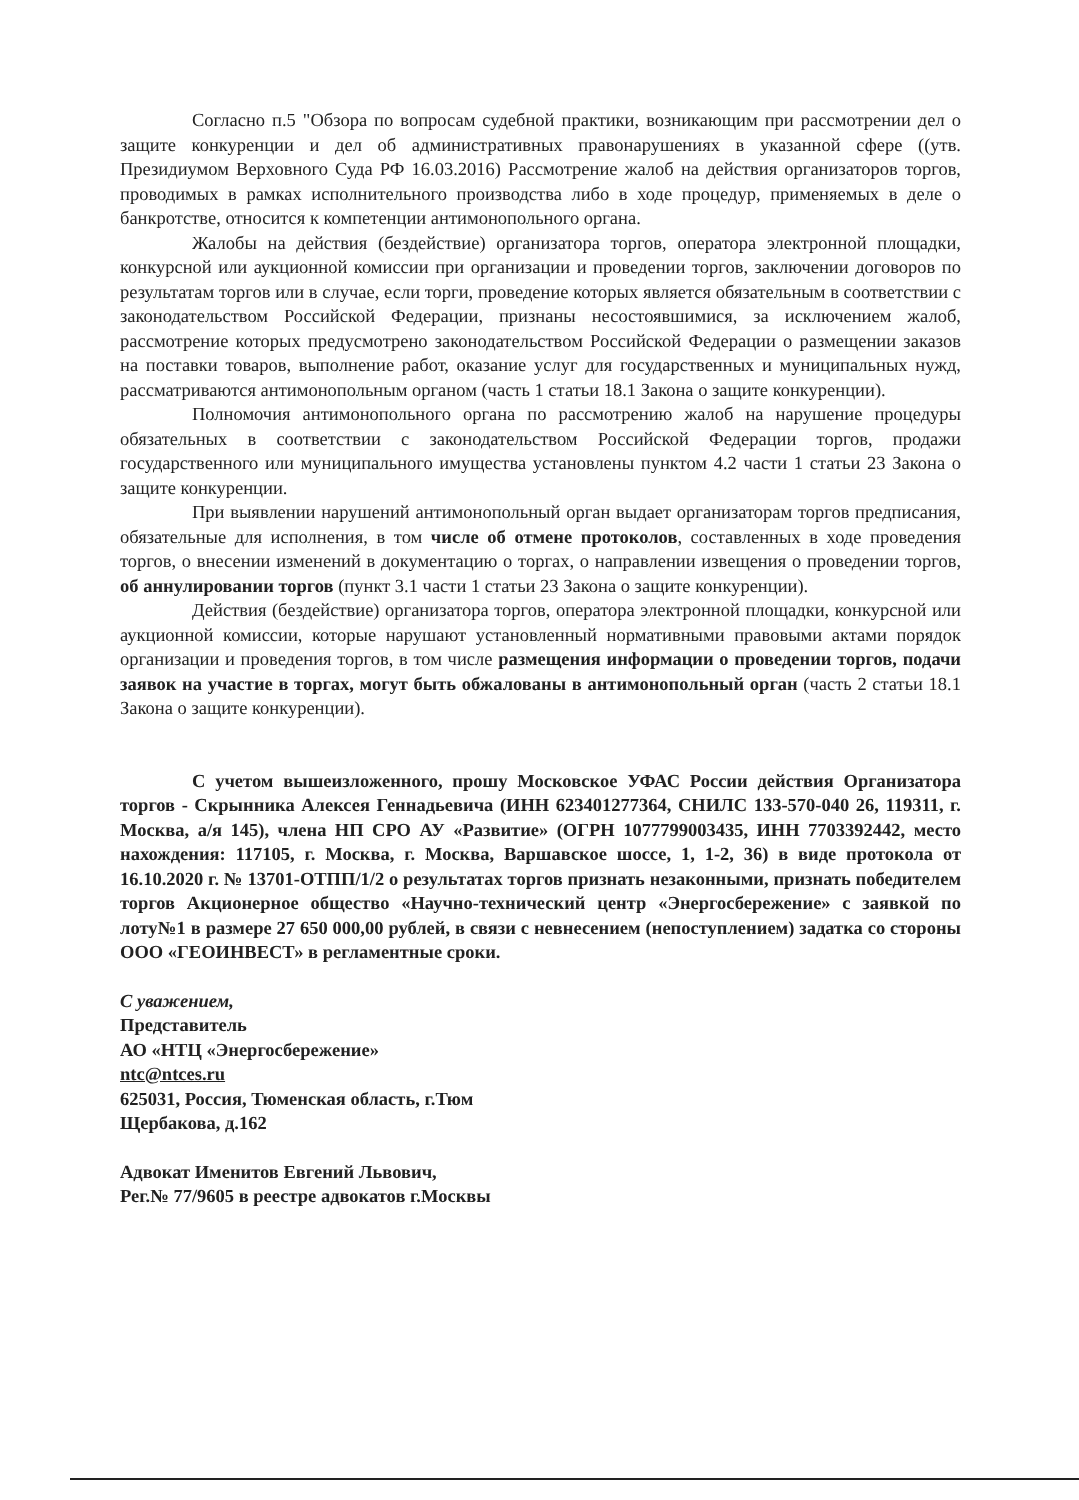Согласно п.5 "Обзора по вопросам судебной практики, возникающим при рассмотрении дел о защите конкуренции и дел об административных правонарушениях в указанной сфере ((утв. Президиумом Верховного Суда РФ 16.03.2016) Рассмотрение жалоб на действия организаторов торгов, проводимых в рамках исполнительного производства либо в ходе процедур, применяемых в деле о банкротстве, относится к компетенции антимонопольного органа.
Жалобы на действия (бездействие) организатора торгов, оператора электронной площадки, конкурсной или аукционной комиссии при организации и проведении торгов, заключении договоров по результатам торгов или в случае, если торги, проведение которых является обязательным в соответствии с законодательством Российской Федерации, признаны несостоявшимися, за исключением жалоб, рассмотрение которых предусмотрено законодательством Российской Федерации о размещении заказов на поставки товаров, выполнение работ, оказание услуг для государственных и муниципальных нужд, рассматриваются антимонопольным органом (часть 1 статьи 18.1 Закона о защите конкуренции).
Полномочия антимонопольного органа по рассмотрению жалоб на нарушение процедуры обязательных в соответствии с законодательством Российской Федерации торгов, продажи государственного или муниципального имущества установлены пунктом 4.2 части 1 статьи 23 Закона о защите конкуренции.
При выявлении нарушений антимонопольный орган выдает организаторам торгов предписания, обязательные для исполнения, в том числе об отмене протоколов, составленных в ходе проведения торгов, о внесении изменений в документацию о торгах, о направлении извещения о проведении торгов, об аннулировании торгов (пункт 3.1 части 1 статьи 23 Закона о защите конкуренции).
Действия (бездействие) организатора торгов, оператора электронной площадки, конкурсной или аукционной комиссии, которые нарушают установленный нормативными правовыми актами порядок организации и проведения торгов, в том числе размещения информации о проведении торгов, подачи заявок на участие в торгах, могут быть обжалованы в антимонопольный орган (часть 2 статьи 18.1 Закона о защите конкуренции).
С учетом вышеизложенного, прошу Московское УФАС России действия Организатора торгов - Скрынника Алексея Геннадьевича (ИНН 623401277364, СНИЛС 133-570-040 26, 119311, г. Москва, а/я 145), члена НП СРО АУ «Развитие» (ОГРН 1077799003435, ИНН 7703392442, место нахождения: 117105, г. Москва, г. Москва, Варшавское шоссе, 1, 1-2, 36) в виде протокола от 16.10.2020 г. № 13701-ОТПП/1/2 о результатах торгов признать незаконными, признать победителем торгов Акционерное общество «Научно-технический центр «Энергосбережение» с заявкой по лоту№1 в размере 27 650 000,00 рублей, в связи с невнесением (непоступлением) задатка со стороны ООО «ГЕОИНВЕСТ» в регламентные сроки.
С уважением,
Представитель
АО «НТЦ «Энергосбережение»
ntc@ntces.ru
625031, Россия, Тюменская область, г.Тюм
Щербакова, д.162
Адвокат Именитов Евгений Львович,
Рег.№ 77/9605 в реестре адвокатов г.Москвы